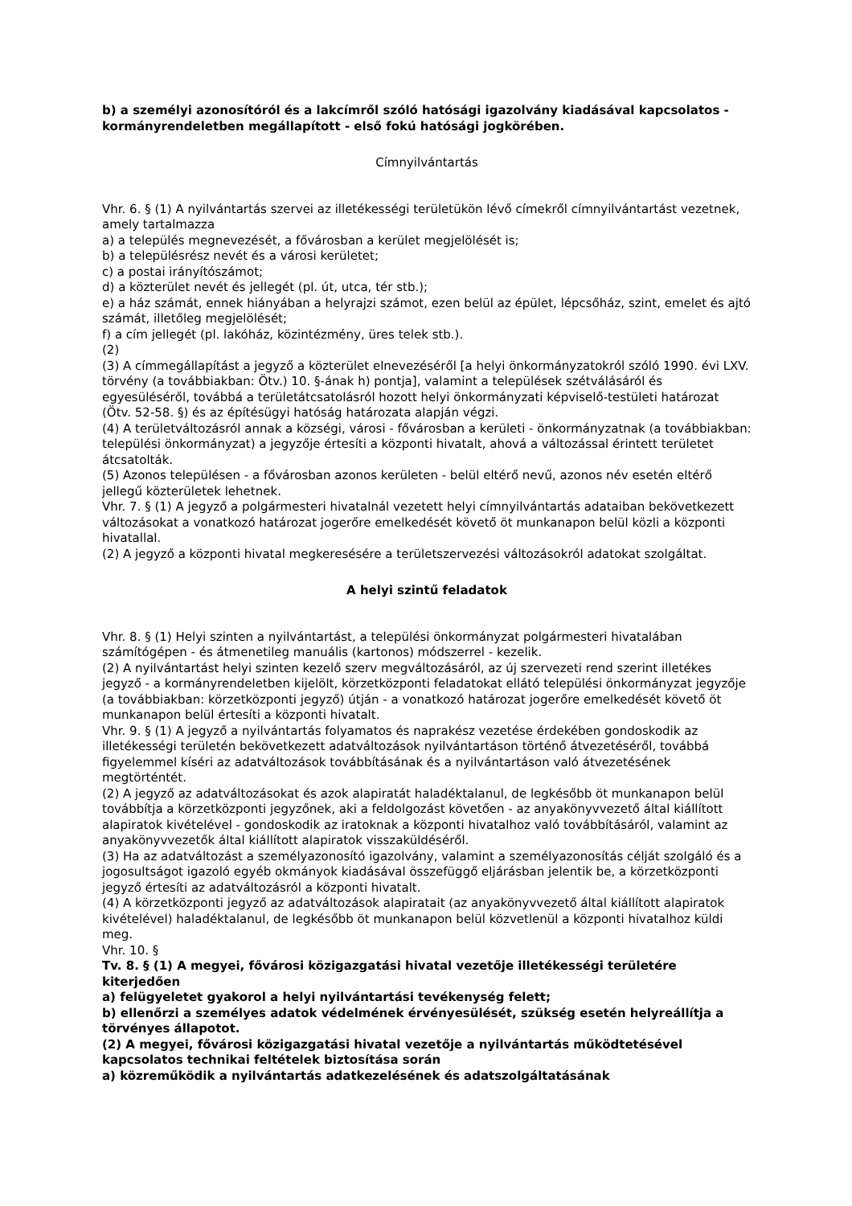b) a személyi azonosítóról és a lakcímről szóló hatósági igazolvány kiadásával kapcsolatos - kormányrendeletben megállapított - első fokú hatósági jogkörében.
Címnyilvántartás
Vhr. 6. § (1) A nyilvántartás szervei az illetékességi területükön lévő címekről címnyilvántartást vezetnek, amely tartalmazza
a) a település megnevezését, a fővárosban a kerület megjelölését is;
b) a településrész nevét és a városi kerületet;
c) a postai irányítószámot;
d) a közterület nevét és jellegét (pl. út, utca, tér stb.);
e) a ház számát, ennek hiányában a helyrajzi számot, ezen belül az épület, lépcsőház, szint, emelet és ajtó számát, illetőleg megjelölését;
f) a cím jellegét (pl. lakóház, közintézmény, üres telek stb.).
(2)
(3) A címmegállapítást a jegyző a közterület elnevezéséről [a helyi önkormányzatokról szóló 1990. évi LXV. törvény (a továbbiakban: Ötv.) 10. §-ának h) pontja], valamint a települések szétválásáról és egyesüléséről, továbbá a területátcsatolásról hozott helyi önkormányzati képviselő-testületi határozat (Ötv. 52-58. §) és az építésügyi hatóság határozata alapján végzi.
(4) A területváltozásról annak a községi, városi - fővárosban a kerületi - önkormányzatnak (a továbbiakban: települési önkormányzat) a jegyzője értesíti a központi hivatalt, ahová a változással érintett területet átcsatolták.
(5) Azonos településen - a fővárosban azonos kerületen - belül eltérő nevű, azonos név esetén eltérő jellegű közterületek lehetnek.
Vhr. 7. § (1) A jegyző a polgármesteri hivatalnál vezetett helyi címnyilvántartás adataiban bekövetkezett változásokat a vonatkozó határozat jogerőre emelkedését követő öt munkanapon belül közli a központi hivatallal.
(2) A jegyző a központi hivatal megkeresésére a területszervezési változásokról adatokat szolgáltat.
A helyi szintű feladatok
Vhr. 8. § (1) Helyi szinten a nyilvántartást, a települési önkormányzat polgármesteri hivatalában számítógépen - és átmenetileg manuális (kartonos) módszerrel - kezelik.
(2) A nyilvántartást helyi szinten kezelő szerv megváltozásáról, az új szervezeti rend szerint illetékes jegyző - a kormányrendeletben kijelölt, körzetközponti feladatokat ellátó települési önkormányzat jegyzője (a továbbiakban: körzetközponti jegyző) útján - a vonatkozó határozat jogerőre emelkedését követő öt munkanapon belül értesíti a központi hivatalt.
Vhr. 9. § (1) A jegyző a nyilvántartás folyamatos és naprakész vezetése érdekében gondoskodik az illetékességi területén bekövetkezett adatváltozások nyilvántartáson történő átvezetéséről, továbbá figyelemmel kíséri az adatváltozások továbbításának és a nyilvántartáson való átvezetésének megtörténtét.
(2) A jegyző az adatváltozásokat és azok alapiratát haladéktalanul, de legkésőbb öt munkanapon belül továbbítja a körzetközponti jegyzőnek, aki a feldolgozást követően - az anyakönyvvezető által kiállított alapiratok kivételével - gondoskodik az iratoknak a központi hivatalhoz való továbbításáról, valamint az anyakönyvvezetők által kiállított alapiratok visszaküldéséről.
(3) Ha az adatváltozást a személyazonosító igazolvány, valamint a személyazonosítás célját szolgáló és a jogosultságot igazoló egyéb okmányok kiadásával összefüggő eljárásban jelentik be, a körzetközponti jegyző értesíti az adatváltozásról a központi hivatalt.
(4) A körzetközponti jegyző az adatváltozások alapiratait (az anyakönyvvezető által kiállított alapiratok kivételével) haladéktalanul, de legkésőbb öt munkanapon belül közvetlenül a központi hivatalhoz küldi meg.
Vhr. 10. §
Tv. 8. § (1) A megyei, fővárosi közigazgatási hivatal vezetője illetékességi területére kiterjedően
a) felügyeletet gyakorol a helyi nyilvántartási tevékenység felett;
b) ellenőrzi a személyes adatok védelmének érvényesülését, szükség esetén helyreállítja a törvényes állapotot.
(2) A megyei, fővárosi közigazgatási hivatal vezetője a nyilvántartás működtetésével kapcsolatos technikai feltételek biztosítása során
a) közreműködik a nyilvántartás adatkezelésének és adatszolgáltatásának